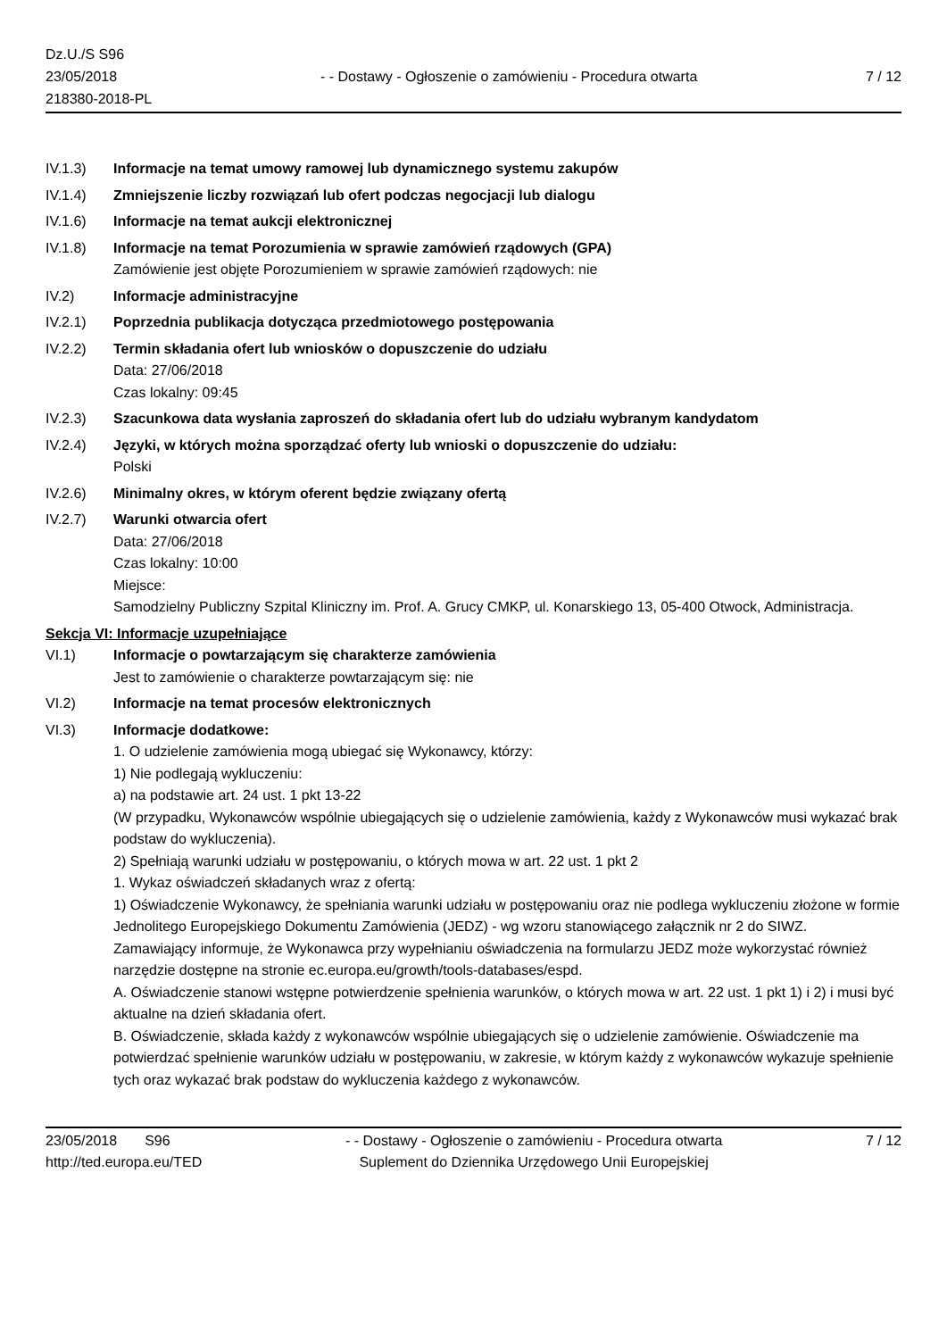Dz.U./S S96
23/05/2018
218380-2018-PL
- - Dostawy - Ogłoszenie o zamówieniu - Procedura otwarta
7 / 12
IV.1.3) Informacje na temat umowy ramowej lub dynamicznego systemu zakupów
IV.1.4) Zmniejszenie liczby rozwiązań lub ofert podczas negocjacji lub dialogu
IV.1.6) Informacje na temat aukcji elektronicznej
IV.1.8) Informacje na temat Porozumienia w sprawie zamówień rządowych (GPA)
Zamówienie jest objęte Porozumieniem w sprawie zamówień rządowych: nie
IV.2) Informacje administracyjne
IV.2.1) Poprzednia publikacja dotycząca przedmiotowego postępowania
IV.2.2) Termin składania ofert lub wniosków o dopuszczenie do udziału
Data: 27/06/2018
Czas lokalny: 09:45
IV.2.3) Szacunkowa data wysłania zaproszeń do składania ofert lub do udziału wybranym kandydatom
IV.2.4) Języki, w których można sporządzać oferty lub wnioski o dopuszczenie do udziału:
Polski
IV.2.6) Minimalny okres, w którym oferent będzie związany ofertą
IV.2.7) Warunki otwarcia ofert
Data: 27/06/2018
Czas lokalny: 10:00
Miejsce:
Samodzielny Publiczny Szpital Kliniczny im. Prof. A. Grucy CMKP, ul. Konarskiego 13, 05-400 Otwock, Administracja.
Sekcja VI: Informacje uzupełniające
VI.1) Informacje o powtarzającym się charakterze zamówienia
Jest to zamówienie o charakterze powtarzającym się: nie
VI.2) Informacje na temat procesów elektronicznych
VI.3) Informacje dodatkowe:
1. O udzielenie zamówienia mogą ubiegać się Wykonawcy, którzy:
1) Nie podlegają wykluczeniu:
a) na podstawie art. 24 ust. 1 pkt 13-22
(W przypadku, Wykonawców wspólnie ubiegających się o udzielenie zamówienia, każdy z Wykonawców musi wykazać brak podstaw do wykluczenia).
2) Spełniają warunki udziału w postępowaniu, o których mowa w art. 22 ust. 1 pkt 2
1. Wykaz oświadczeń składanych wraz z ofertą:
1) Oświadczenie Wykonawcy, że spełniania warunki udziału w postępowaniu oraz nie podlega wykluczeniu złożone w formie Jednolitego Europejskiego Dokumentu Zamówienia (JEDZ) - wg wzoru stanowiącego załącznik nr 2 do SIWZ.
Zamawiający informuje, że Wykonawca przy wypełnianiu oświadczenia na formularzu JEDZ może wykorzystać również narzędzie dostępne na stronie ec.europa.eu/growth/tools-databases/espd.
A. Oświadczenie stanowi wstępne potwierdzenie spełnienia warunków, o których mowa w art. 22 ust. 1 pkt 1) i 2) i musi być aktualne na dzień składania ofert.
B. Oświadczenie, składa każdy z wykonawców wspólnie ubiegających się o udzielenie zamówienie. Oświadczenie ma potwierdzać spełnienie warunków udziału w postępowaniu, w zakresie, w którym każdy z wykonawców wykazuje spełnienie tych oraz wykazać brak podstaw do wykluczenia każdego z wykonawców.
23/05/2018 S96
http://ted.europa.eu/TED
- - Dostawy - Ogłoszenie o zamówieniu - Procedura otwarta
Suplement do Dziennika Urzędowego Unii Europejskiej
7 / 12